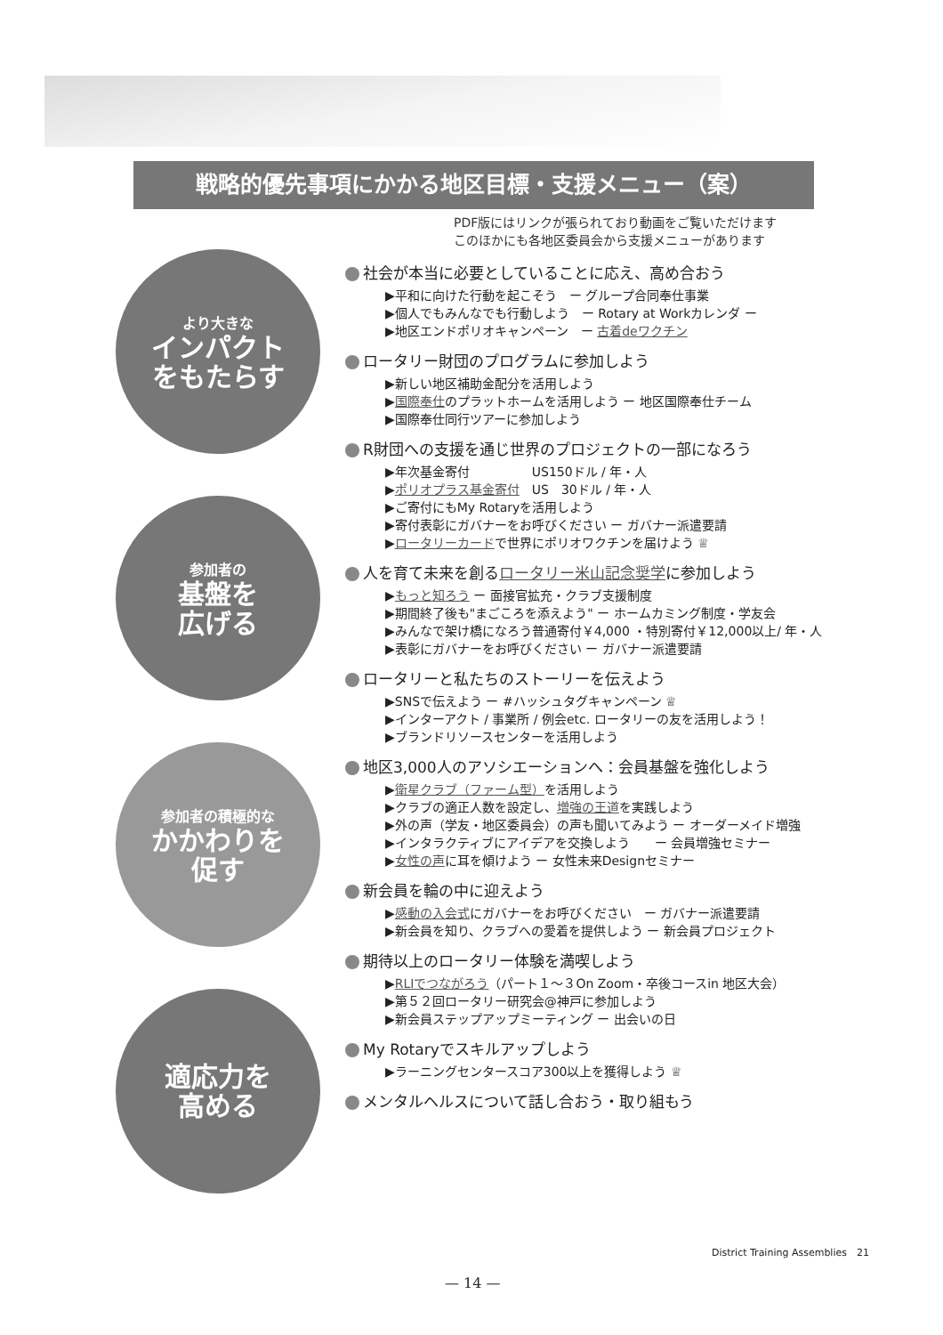戦略的優先事項にかかる地区目標・支援メニュー（案）
PDF版にはリンクが張られており動画をご覧いただけます
このほかにも各地区委員会から支援メニューがあります
より大きな
インパクト
をもたらす
参加者の
基盤を
広げる
参加者の積極的な
かかわりを
促す
適応力を
高める
社会が本当に必要としていることに応え、高め合おう
▶平和に向けた行動を起こそう　ー グループ合同奉仕事業
▶個人でもみんなでも行動しよう　ー Rotary at Workカレンダ ー
▶地区エンドポリオキャンペーン　ー 古着deワクチン
ロータリー財団のプログラムに参加しよう
▶新しい地区補助金配分を活用しよう
▶国際奉仕のプラットホームを活用しよう ー 地区国際奉仕チーム
▶国際奉仕同行ツアーに参加しよう
R財団への支援を通じ世界のプロジェクトの一部になろう
▶年次基金寄付　　　　　US150ドル / 年・人
▶ポリオプラス基金寄付　US　30ドル / 年・人
▶ご寄付にもMy Rotaryを活用しよう
▶寄付表彰にガバナーをお呼びください ー ガバナー派遣要請
▶ロータリーカードで世界にポリオワクチンを届けよう ♕
人を育て未来を創るロータリー米山記念奨学に参加しよう
▶もっと知ろう ー 面接官拡充・クラブ支援制度
▶期間終了後も"まごころを添えよう" ー ホームカミング制度・学友会
▶みんなで架け橋になろう普通寄付￥4,000 ・特別寄付￥12,000以上/ 年・人
▶表彰にガバナーをお呼びください ー ガバナー派遣要請
ロータリーと私たちのストーリーを伝えよう
▶SNSで伝えよう ー #ハッシュタグキャンペーン ♕
▶インターアクト / 事業所 / 例会etc. ロータリーの友を活用しよう！
▶ブランドリソースセンターを活用しよう
地区3,000人のアソシエーションへ：会員基盤を強化しよう
▶衛星クラブ（ファーム型）を活用しよう
▶クラブの適正人数を設定し、増強の王道を実践しよう
▶外の声（学友・地区委員会）の声も聞いてみよう ー オーダーメイド増強
▶インタラクティブにアイデアを交換しよう　　ー 会員増強セミナー
▶女性の声に耳を傾けよう ー 女性未来Designセミナー
新会員を輪の中に迎えよう
▶感動の入会式にガバナーをお呼びください　ー ガバナー派遣要請
▶新会員を知り、クラブへの愛着を提供しよう ー 新会員プロジェクト
期待以上のロータリー体験を満喫しよう
▶RLIでつながろう（パート１～３On Zoom・卒後コースin 地区大会）
▶第５２回ロータリー研究会@神戸に参加しよう
▶新会員ステップアップミーティング ー 出会いの日
My Rotaryでスキルアップしよう
▶ラーニングセンタースコア300以上を獲得しよう ♕
メンタルヘルスについて話し合おう・取り組もう
District Training Assemblies　21
— 14 —